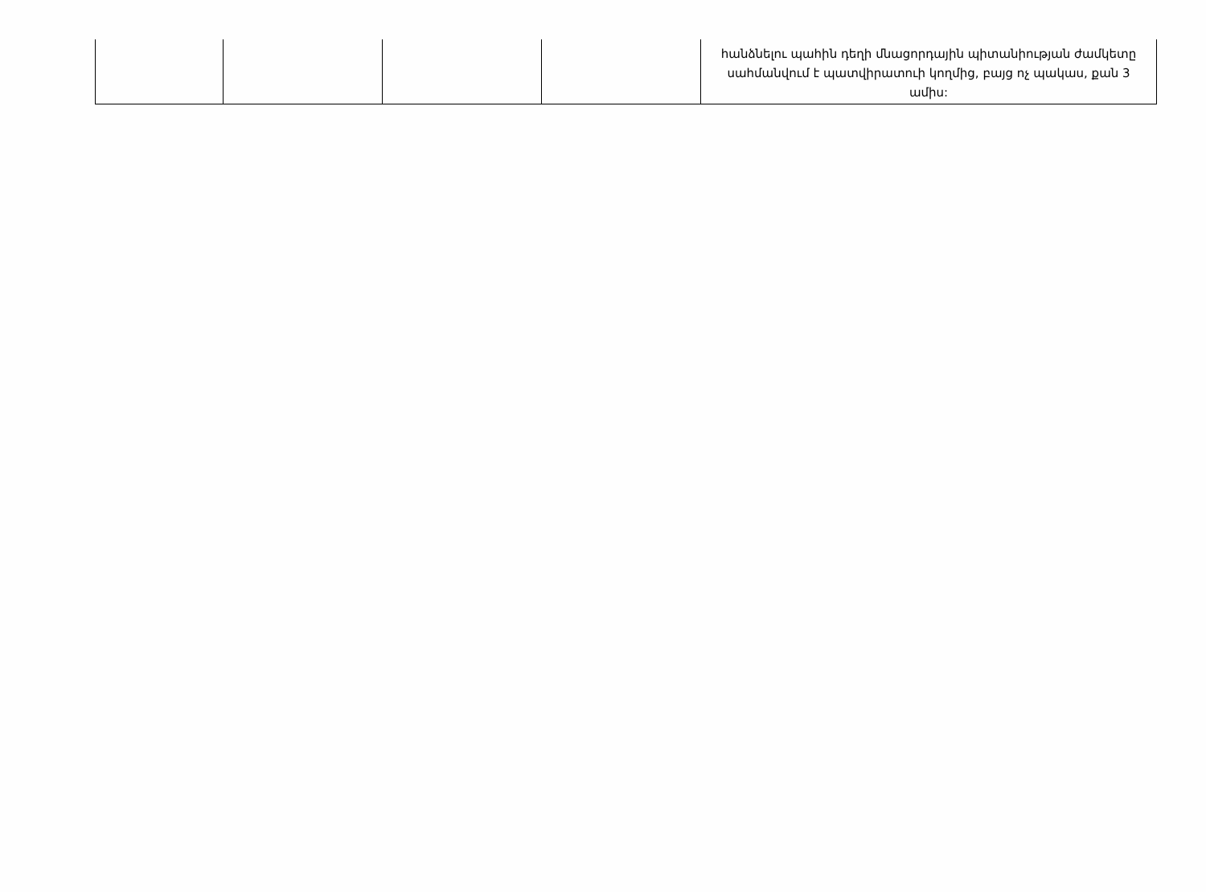| | | | | հանձնելու պահին դեղի մնացորդային պիտանիության ժամկետը սահմանվում է պատվիրատուի կողմից, բայց ոչ պակաս, քան 3 ամիս: |